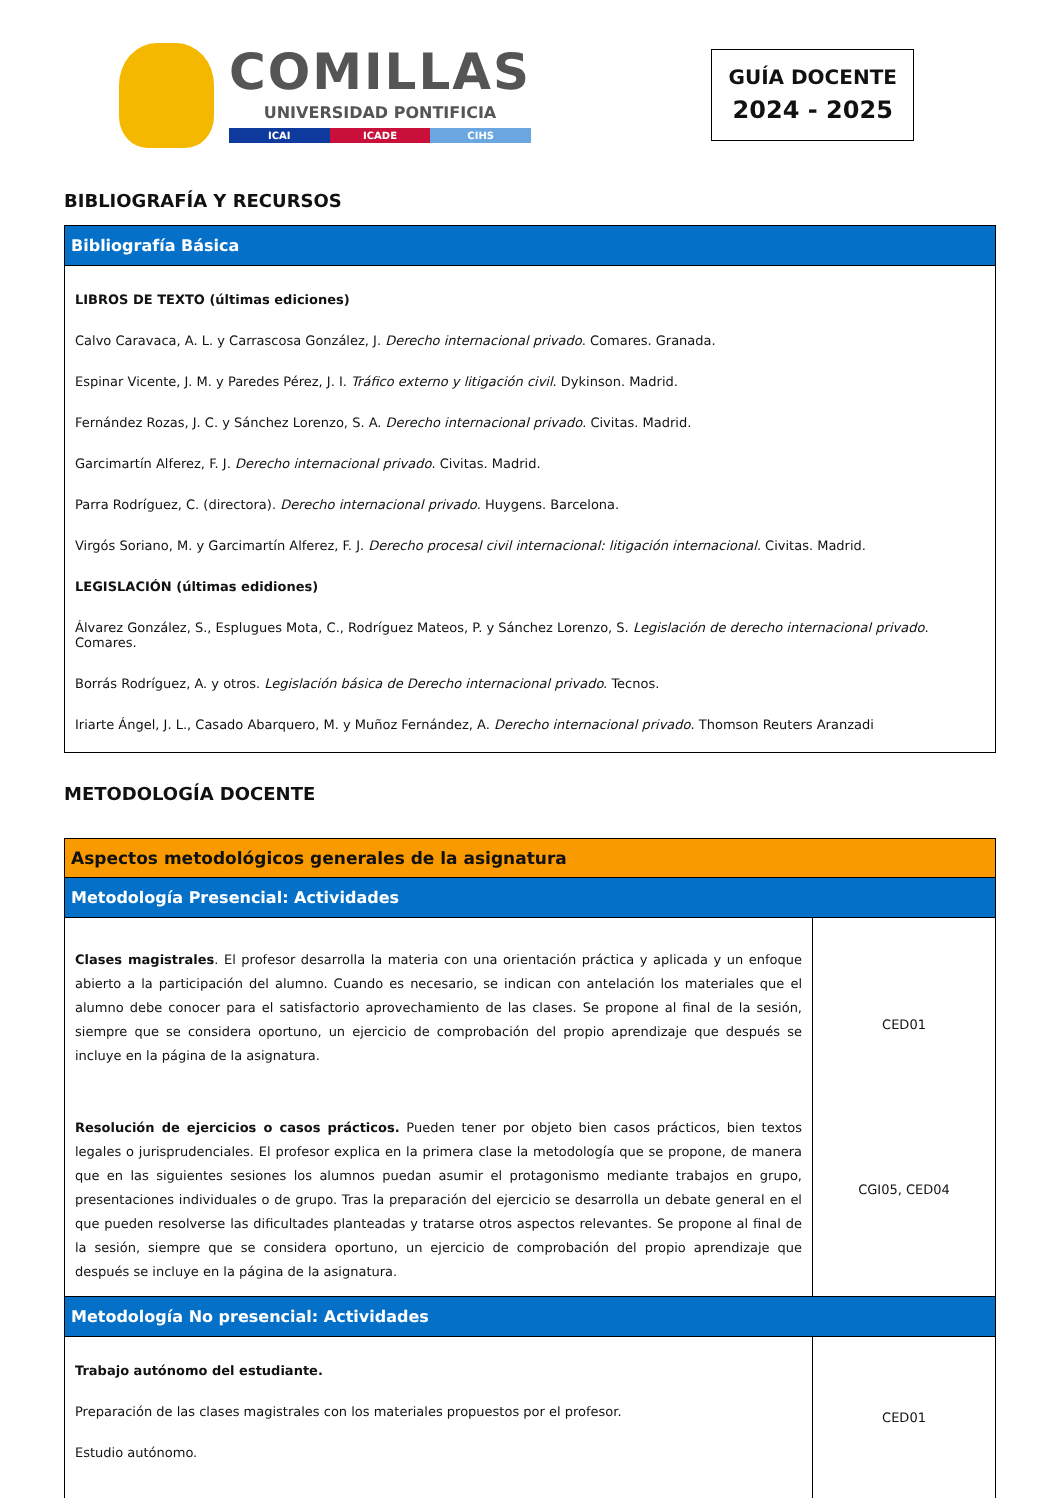COMILLAS
UNIVERSIDAD PONTIFICIA
ICAI ICADE CIHS
GUÍA DOCENTE
2024 - 2025
BIBLIOGRAFÍA Y RECURSOS
| Bibliografía Básica |
| --- |
| LIBROS DE TEXTO (últimas ediciones) Calvo Caravaca, A. L. y Carrascosa González, J. Derecho internacional privado . Comares. Granada. Espinar Vicente, J. M. y Paredes Pérez, J. I. Tráfico externo y litigación civil . Dykinson. Madrid. Fernández Rozas, J. C. y Sánchez Lorenzo, S. A. Derecho internacional privado . Civitas. Madrid. Garcimartín Alferez, F. J. Derecho internacional privado . Civitas. Madrid. Parra Rodríguez, C. (directora). Derecho internacional privado . Huygens. Barcelona. Virgós Soriano, M. y Garcimartín Alferez, F. J. Derecho procesal civil internacional: litigación internacional. Civitas. Madrid. LEGISLACIÓN (últimas edidiones) Álvarez González, S., Esplugues Mota, C., Rodríguez Mateos, P. y Sánchez Lorenzo, S. Legislación de derecho internacional privado . Comares. Borrás Rodríguez, A. y otros. Legislación básica de Derecho internacional privado. Tecnos. Iriarte Ángel, J. L., Casado Abarquero, M. y Muñoz Fernández, A. Derecho internacional privado . Thomson Reuters Aranzadi |
METODOLOGÍA DOCENTE
| Aspectos metodológicos generales de la asignatura | |
| --- | --- |
| Metodología Presencial: Actividades | |
| Clases magistrales . El profesor desarrolla la materia con una orientación práctica y aplicada y un enfoque abierto a la participación del alumno. Cuando es necesario, se indican con antelación los materiales que el alumno debe conocer para el satisfactorio aprovechamiento de las clases. Se propone al final de la sesión, siempre que se considera oportuno, un ejercicio de comprobación del propio aprendizaje que después se incluye en la página de la asignatura. Resolución de ejercicios o casos prácticos. Pueden tener por objeto bien casos prácticos, bien textos legales o jurisprudenciales. El profesor explica en la primera clase la metodología que se propone, de manera que en las siguientes sesiones los alumnos puedan asumir el protagonismo mediante trabajos en grupo, presentaciones individuales o de grupo. Tras la preparación del ejercicio se desarrolla un debate general en el que pueden resolverse las dificultades planteadas y tratarse otros aspectos relevantes. Se propone al final de la sesión, siempre que se considera oportuno, un ejercicio de comprobación del propio aprendizaje que después se incluye en la página de la asignatura. | CED01 CGI05, CED04 |
| Metodología No presencial: Actividades | |
| Trabajo autónomo del estudiante. Preparación de las clases magistrales con los materiales propuestos por el profesor. Estudio autónomo. | CED01 |